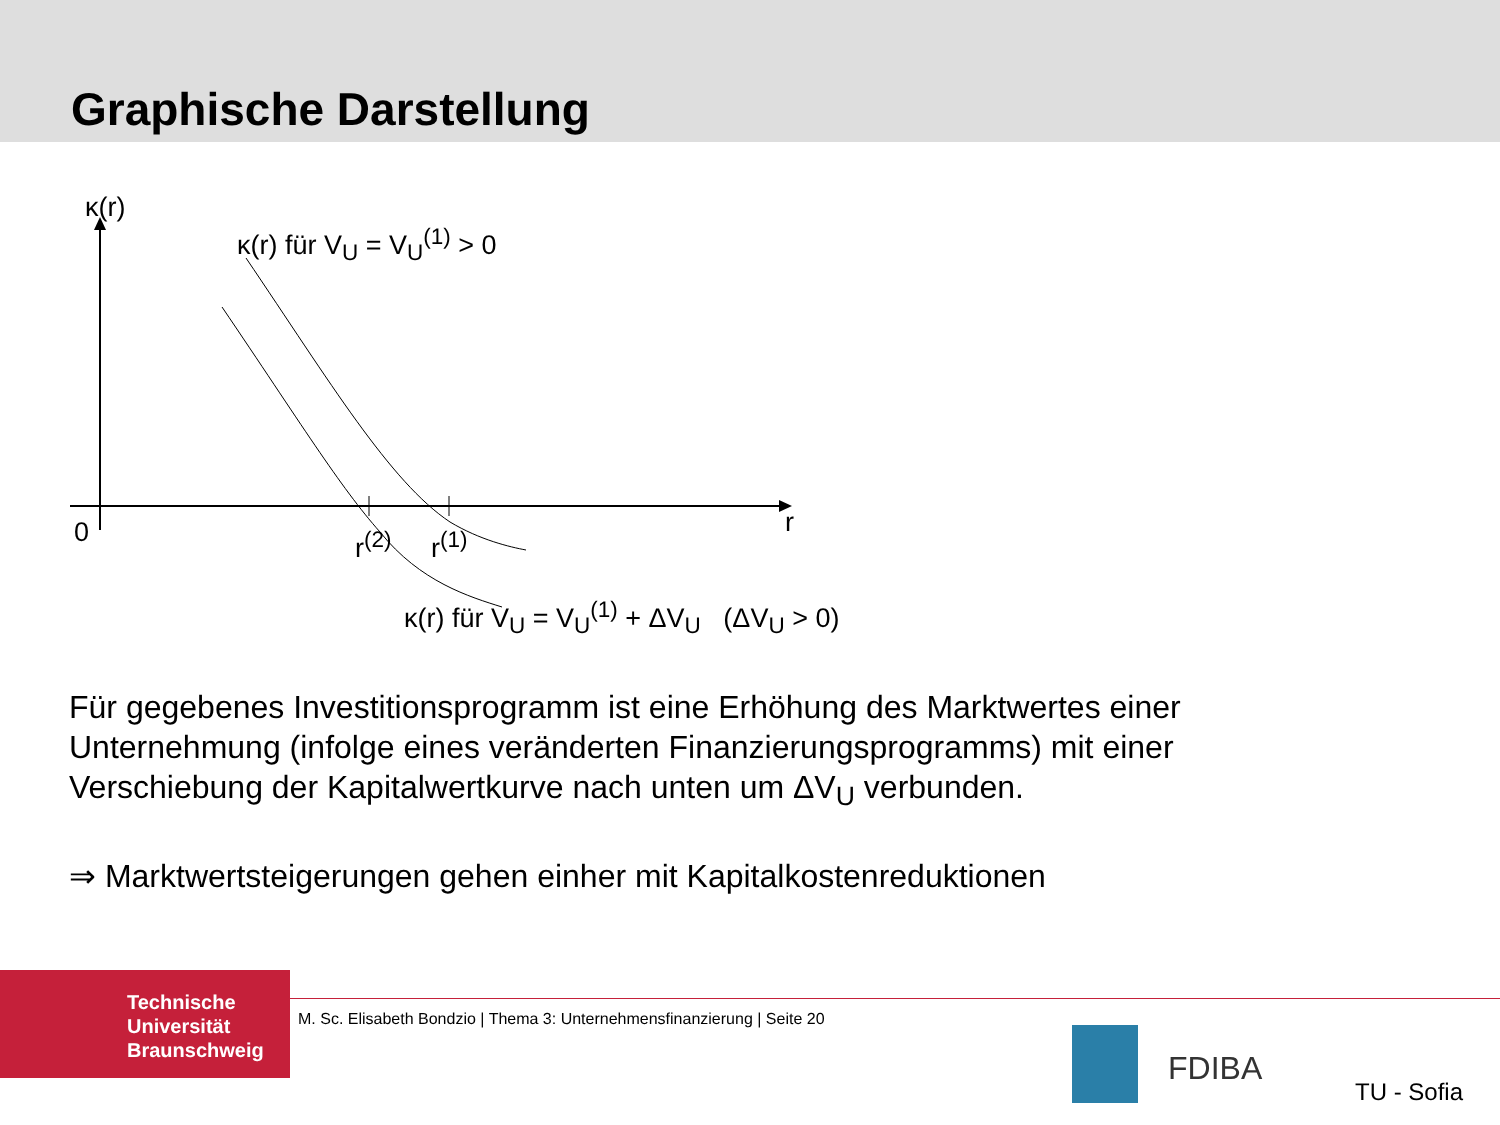Graphische Darstellung
κ(r)
κ(r) für V<sub>U</sub> = V<sub>U</sub><sup>(1)</sup> > 0
0 r
r<sup>(2)</sup> r<sup>(1)</sup>
κ(r) für V<sub>U</sub> = V<sub>U</sub><sup>(1)</sup> + ΔV<sub>U</sub> (ΔV<sub>U</sub> > 0)
Für gegebenes Investitionsprogramm ist eine Erhöhung des Marktwertes einer Unternehmung (infolge eines veränderten Finanzierungsprogramms) mit einer Verschiebung der Kapitalwertkurve nach unten um ΔV<sub>U</sub> verbunden.
⇒ Marktwertsteigerungen gehen einher mit Kapitalkostenreduktionen
Technische
Universität
Braunschweig
M. Sc. Elisabeth Bondzio | Thema 3: Unternehmensfinanzierung | Seite 20
FDIBA
TU - Sofia